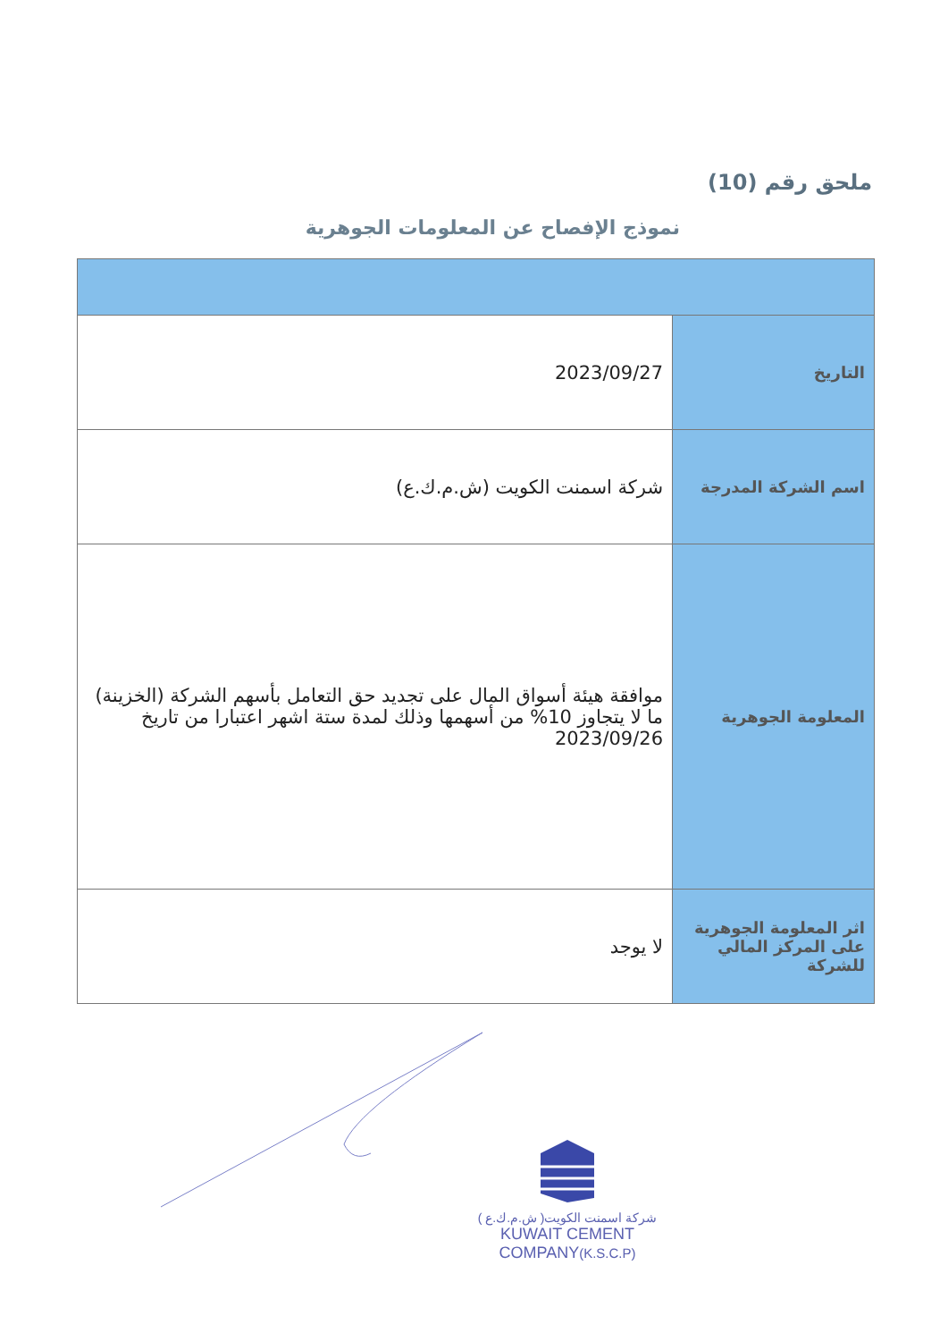ملحق رقم (10)
نموذج الإفصاح عن المعلومات الجوهرية
| التاريخ | 2023/09/27 |
| اسم الشركة المدرجة | شركة اسمنت الكويت (ش.م.ك.ع) |
| المعلومة الجوهرية | موافقة هيئة أسواق المال على تجديد حق التعامل بأسهم الشركة (الخزينة) ما لا يتجاوز 10% من أسهمها وذلك لمدة ستة اشهر اعتبارا من تاريخ 2023/09/26 |
| اثر المعلومة الجوهرية على المركز المالي للشركة | لا يوجد |
شركة اسمنت الكويت( ش.م.ك.ع )
KUWAIT CEMENT COMPANY(K.S.C.P)